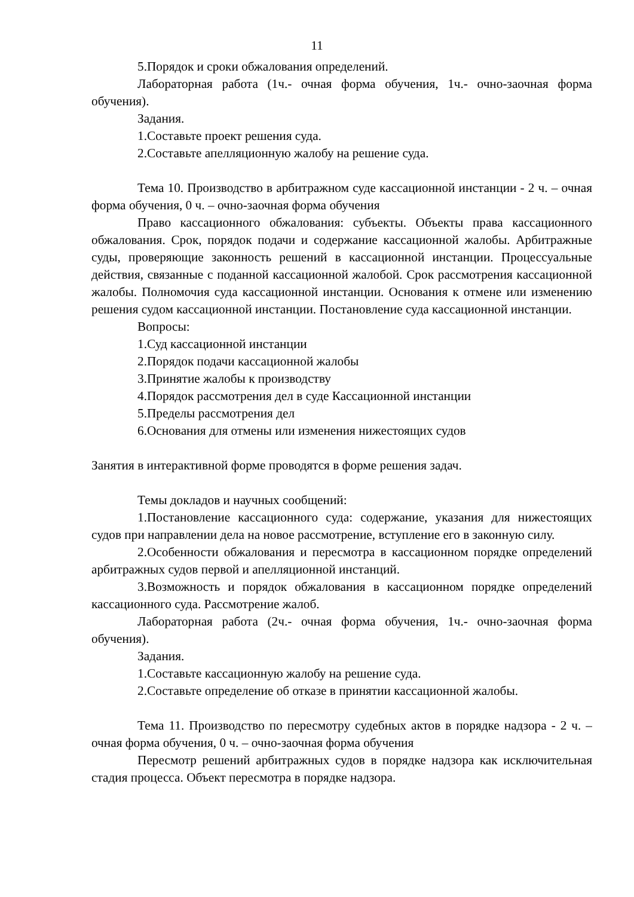11
5.Порядок и сроки обжалования определений.
Лабораторная работа (1ч.- очная форма обучения, 1ч.- очно-заочная форма обучения).
Задания.
1.Составьте проект решения суда.
2.Составьте апелляционную жалобу на решение суда.
Тема 10. Производство в арбитражном суде кассационной инстанции - 2 ч. – очная форма обучения, 0 ч. – очно-заочная форма обучения
Право кассационного обжалования: субъекты. Объекты права кассационного обжалования. Срок, порядок подачи и содержание кассационной жалобы. Арбитражные суды, проверяющие законность решений в кассационной инстанции. Процессуальные действия, связанные с поданной кассационной жалобой. Срок рассмотрения кассационной жалобы. Полномочия суда кассационной инстанции. Основания к отмене или изменению решения судом кассационной инстанции. Постановление суда кассационной инстанции.
Вопросы:
1.Суд кассационной инстанции
2.Порядок подачи кассационной жалобы
3.Принятие жалобы к производству
4.Порядок рассмотрения дел в суде Кассационной инстанции
5.Пределы рассмотрения дел
6.Основания для отмены или изменения нижестоящих судов
Занятия в интерактивной форме проводятся в форме решения задач.
Темы докладов и научных сообщений:
1.Постановление кассационного суда: содержание, указания для нижестоящих судов при направлении дела на новое рассмотрение, вступление его в законную силу.
2.Особенности обжалования и пересмотра в кассационном порядке определений арбитражных судов первой и апелляционной инстанций.
3.Возможность и порядок обжалования в кассационном порядке определений кассационного суда. Рассмотрение жалоб.
Лабораторная работа (2ч.- очная форма обучения, 1ч.- очно-заочная форма обучения).
Задания.
1.Составьте кассационную жалобу на решение суда.
2.Составьте определение об отказе в принятии кассационной жалобы.
Тема 11. Производство по пересмотру судебных актов в порядке надзора - 2 ч. – очная форма обучения, 0 ч. – очно-заочная форма обучения
Пересмотр решений арбитражных судов в порядке надзора как исключительная стадия процесса. Объект пересмотра в порядке надзора.